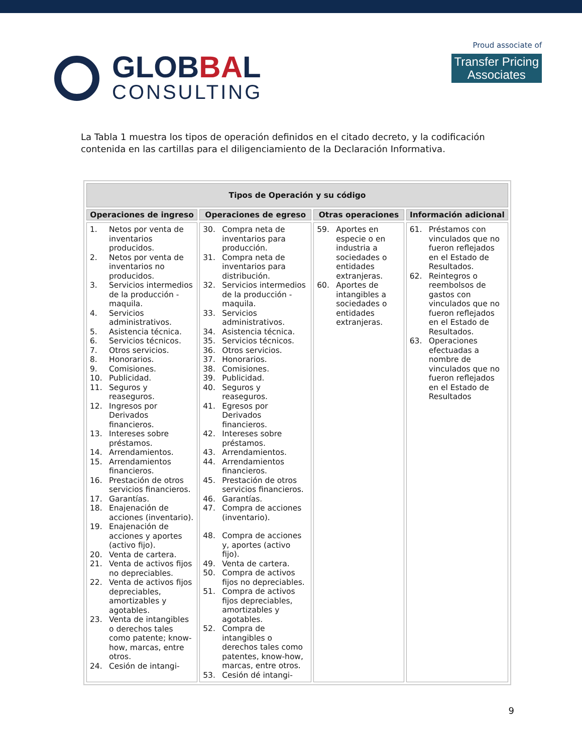GLOBBAL
CONSULTING
Proud associate of
Transfer Pricing
Associates
La Tabla 1 muestra los tipos de operación definidos en el citado decreto, y la codificación contenida en las cartillas para el diligenciamiento de la Declaración Informativa.
| Tipos de Operación y su código | | | |
| --- | --- | --- | --- |
| Operaciones de ingreso | Operaciones de egreso | Otras operaciones | Información adicional |
| 1. Netos por venta de inventarios producidos. 2. Netos por venta de inventarios no producidos. 3. Servicios intermedios de la producción - maquila. 4. Servicios administrativos. 5. Asistencia técnica. 6. Servicios técnicos. 7. Otros servicios. 8. Honorarios. 9. Comisiones. 10. Publicidad. 11. Seguros y reaseguros. 12. Ingresos por Derivados financieros. 13. Intereses sobre préstamos. 14. Arrendamientos. 15. Arrendamientos financieros. 16. Prestación de otros servicios financieros. 17. Garantías. 18. Enajenación de acciones (inventario). 19. Enajenación de acciones y aportes (activo fijo). 20. Venta de cartera. 21. Venta de activos fijos no depreciables. 22. Venta de activos fijos depreciables, amortizables y agotables. 23. Venta de intangibles o derechos tales como patente; know-how, marcas, entre otros. 24. Cesión de intangi- | 30. Compra neta de inventarios para producción. 31. Compra neta de inventarios para distribución. 32. Servicios intermedios de la producción - maquila. 33. Servicios administrativos. 34. Asistencia técnica. 35. Servicios técnicos. 36. Otros servicios. 37. Honorarios. 38. Comisiones. 39. Publicidad. 40. Seguros y reaseguros. 41. Egresos por Derivados financieros. 42. Intereses sobre préstamos. 43. Arrendamientos. 44. Arrendamientos financieros. 45. Prestación de otros servicios financieros. 46. Garantías. 47. Compra de acciones (inventario). 48. Compra de acciones y, aportes (activo fijo). 49. Venta de cartera. 50. Compra de activos fijos no depreciables. 51. Compra de activos fijos depreciables, amortizables y agotables. 52. Compra de intangibles o derechos tales como patentes, know-how, marcas, entre otros. 53. Cesión dé intangi- | 59. Aportes en especie o en industria a sociedades o entidades extranjeras. 60. Aportes de intangibles a sociedades o entidades extranjeras. | 61. Préstamos con vinculados que no fueron reflejados en el Estado de Resultados. 62. Reintegros o reembolsos de gastos con vinculados que no fueron reflejados en el Estado de Resultados. 63. Operaciones efectuadas a nombre de vinculados que no fueron reflejados en el Estado de Resultados |
9